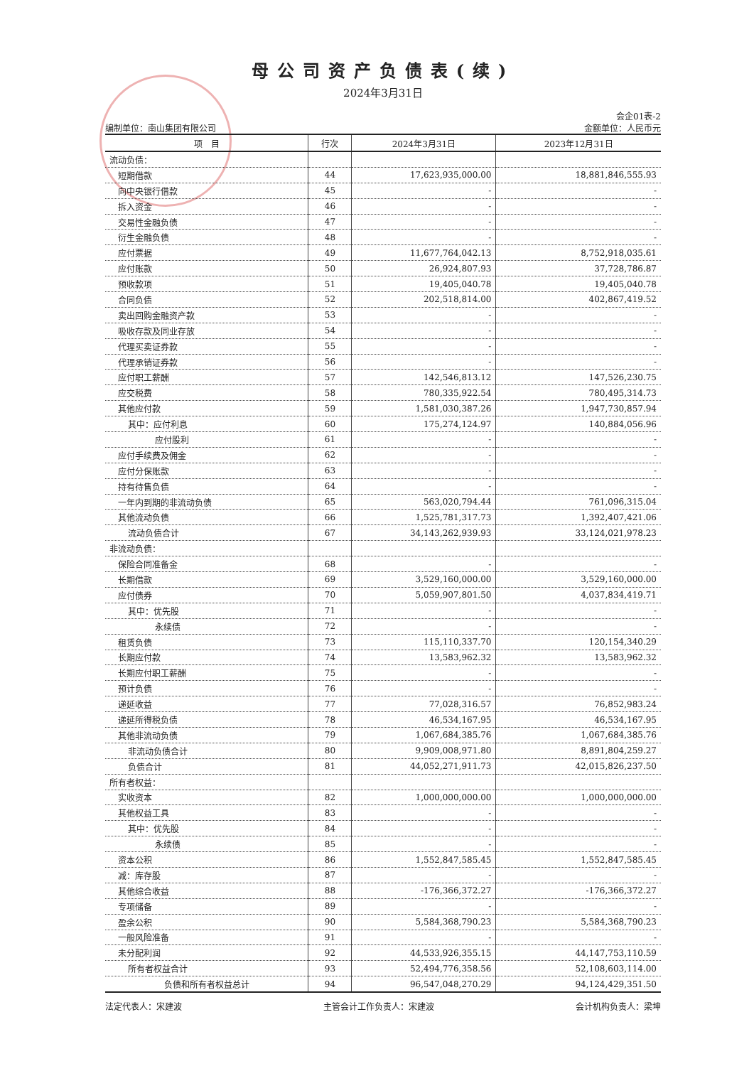母公司资产负债表(续)
2024年3月31日
会企01表-2
编制单位：南山集团有限公司 金额单位：人民币元
| 项 目 | 行次 | 2024年3月31日 | 2023年12月31日 |
| --- | --- | --- | --- |
| 流动负债： | | | |
| 短期借款 | 44 | 17,623,935,000.00 | 18,881,846,555.93 |
| 向中央银行借款 | 45 | - | - |
| 拆入资金 | 46 | - | - |
| 交易性金融负债 | 47 | - | - |
| 衍生金融负债 | 48 | - | - |
| 应付票据 | 49 | 11,677,764,042.13 | 8,752,918,035.61 |
| 应付账款 | 50 | 26,924,807.93 | 37,728,786.87 |
| 预收款项 | 51 | 19,405,040.78 | 19,405,040.78 |
| 合同负债 | 52 | 202,518,814.00 | 402,867,419.52 |
| 卖出回购金融资产款 | 53 | - | - |
| 吸收存款及同业存放 | 54 | - | - |
| 代理买卖证券款 | 55 | - | - |
| 代理承销证券款 | 56 | - | - |
| 应付职工薪酬 | 57 | 142,546,813.12 | 147,526,230.75 |
| 应交税费 | 58 | 780,335,922.54 | 780,495,314.73 |
| 其他应付款 | 59 | 1,581,030,387.26 | 1,947,730,857.94 |
| 其中：应付利息 | 60 | 175,274,124.97 | 140,884,056.96 |
| 应付股利 | 61 | - | - |
| 应付手续费及佣金 | 62 | - | - |
| 应付分保账款 | 63 | - | - |
| 持有待售负债 | 64 | - | - |
| 一年内到期的非流动负债 | 65 | 563,020,794.44 | 761,096,315.04 |
| 其他流动负债 | 66 | 1,525,781,317.73 | 1,392,407,421.06 |
| 流动负债合计 | 67 | 34,143,262,939.93 | 33,124,021,978.23 |
| 非流动负债： | | | |
| 保险合同准备金 | 68 | - | - |
| 长期借款 | 69 | 3,529,160,000.00 | 3,529,160,000.00 |
| 应付债券 | 70 | 5,059,907,801.50 | 4,037,834,419.71 |
| 其中：优先股 | 71 | - | - |
| 永续债 | 72 | - | - |
| 租赁负债 | 73 | 115,110,337.70 | 120,154,340.29 |
| 长期应付款 | 74 | 13,583,962.32 | 13,583,962.32 |
| 长期应付职工薪酬 | 75 | - | - |
| 预计负债 | 76 | - | - |
| 递延收益 | 77 | 77,028,316.57 | 76,852,983.24 |
| 递延所得税负债 | 78 | 46,534,167.95 | 46,534,167.95 |
| 其他非流动负债 | 79 | 1,067,684,385.76 | 1,067,684,385.76 |
| 非流动负债合计 | 80 | 9,909,008,971.80 | 8,891,804,259.27 |
| 负债合计 | 81 | 44,052,271,911.73 | 42,015,826,237.50 |
| 所有者权益： | | | |
| 实收资本 | 82 | 1,000,000,000.00 | 1,000,000,000.00 |
| 其他权益工具 | 83 | - | - |
| 其中：优先股 | 84 | - | - |
| 永续债 | 85 | - | - |
| 资本公积 | 86 | 1,552,847,585.45 | 1,552,847,585.45 |
| 减：库存股 | 87 | - | - |
| 其他综合收益 | 88 | -176,366,372.27 | -176,366,372.27 |
| 专项储备 | 89 | - | - |
| 盈余公积 | 90 | 5,584,368,790.23 | 5,584,368,790.23 |
| 一般风险准备 | 91 | - | - |
| 未分配利润 | 92 | 44,533,926,355.15 | 44,147,753,110.59 |
| 所有者权益合计 | 93 | 52,494,776,358.56 | 52,108,603,114.00 |
| 负债和所有者权益总计 | 94 | 96,547,048,270.29 | 94,124,429,351.50 |
法定代表人：宋建波 主管会计工作负责人：宋建波 会计机构负责人：梁坤